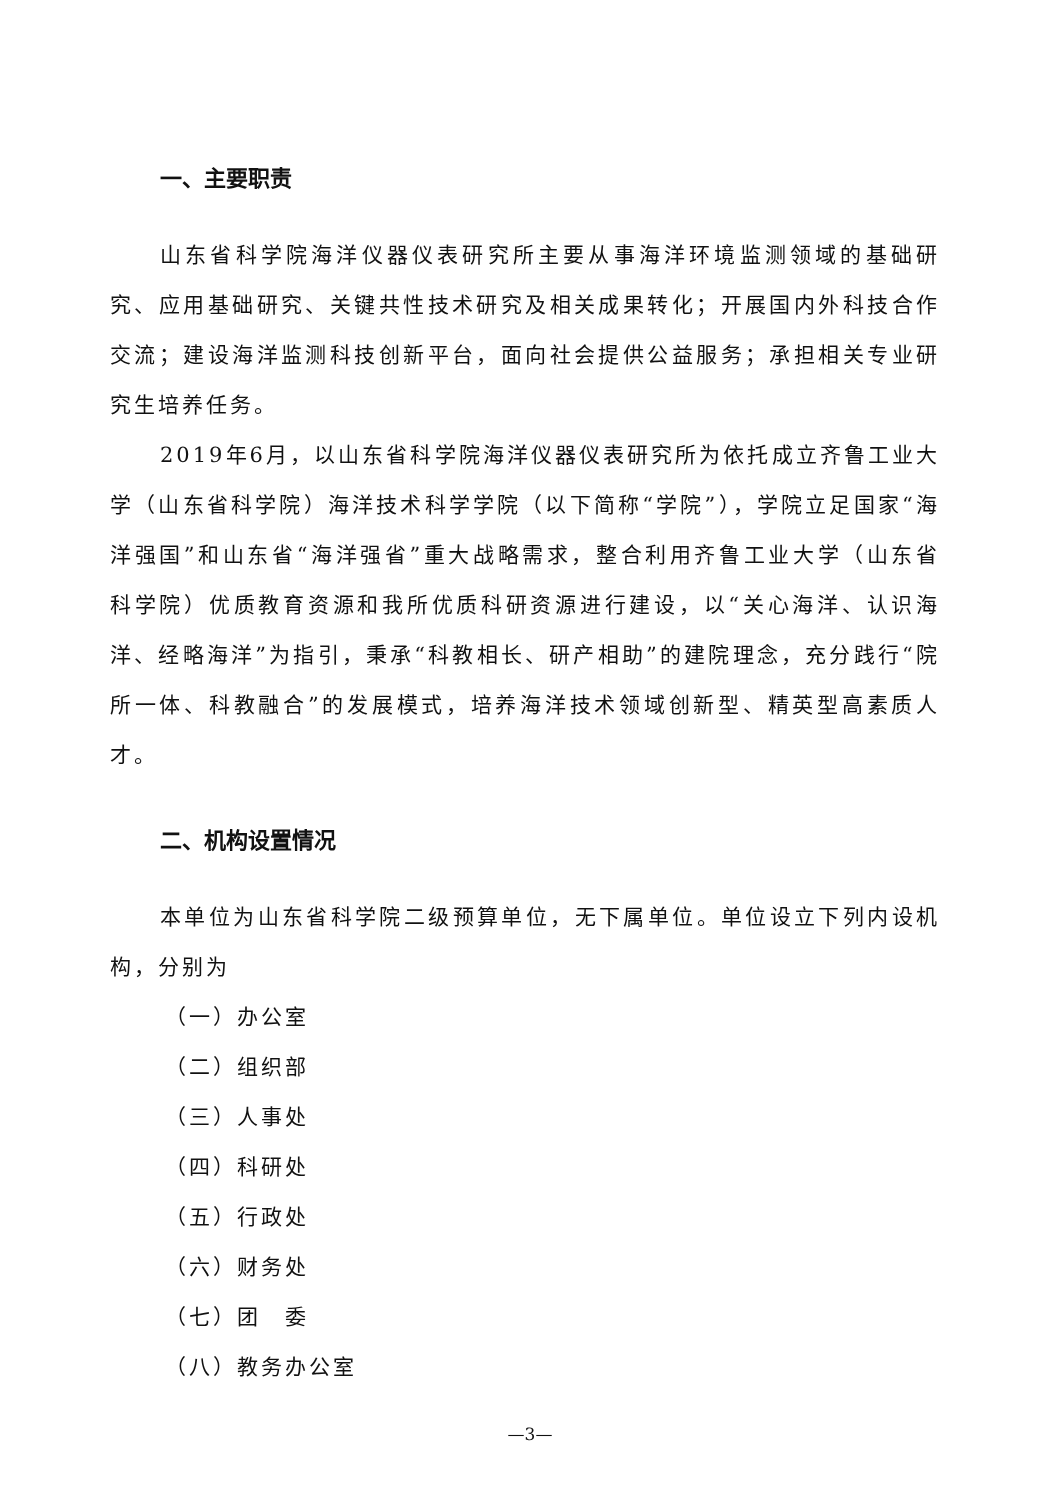一、主要职责
山东省科学院海洋仪器仪表研究所主要从事海洋环境监测领域的基础研究、应用基础研究、关键共性技术研究及相关成果转化；开展国内外科技合作交流；建设海洋监测科技创新平台，面向社会提供公益服务；承担相关专业研究生培养任务。
2019年6月，以山东省科学院海洋仪器仪表研究所为依托成立齐鲁工业大学（山东省科学院）海洋技术科学学院（以下简称“学院”），学院立足国家“海洋强国”和山东省“海洋强省”重大战略需求，整合利用齐鲁工业大学（山东省科学院）优质教育资源和我所优质科研资源进行建设，以“关心海洋、认识海洋、经略海洋”为指引，秉承“科教相长、研产相助”的建院理念，充分践行“院所一体、科教融合”的发展模式，培养海洋技术领域创新型、精英型高素质人才。
二、机构设置情况
本单位为山东省科学院二级预算单位，无下属单位。单位设立下列内设机构，分别为
（一）办公室
（二）组织部
（三）人事处
（四）科研处
（五）行政处
（六）财务处
（七）团　委
（八）教务办公室
—3—